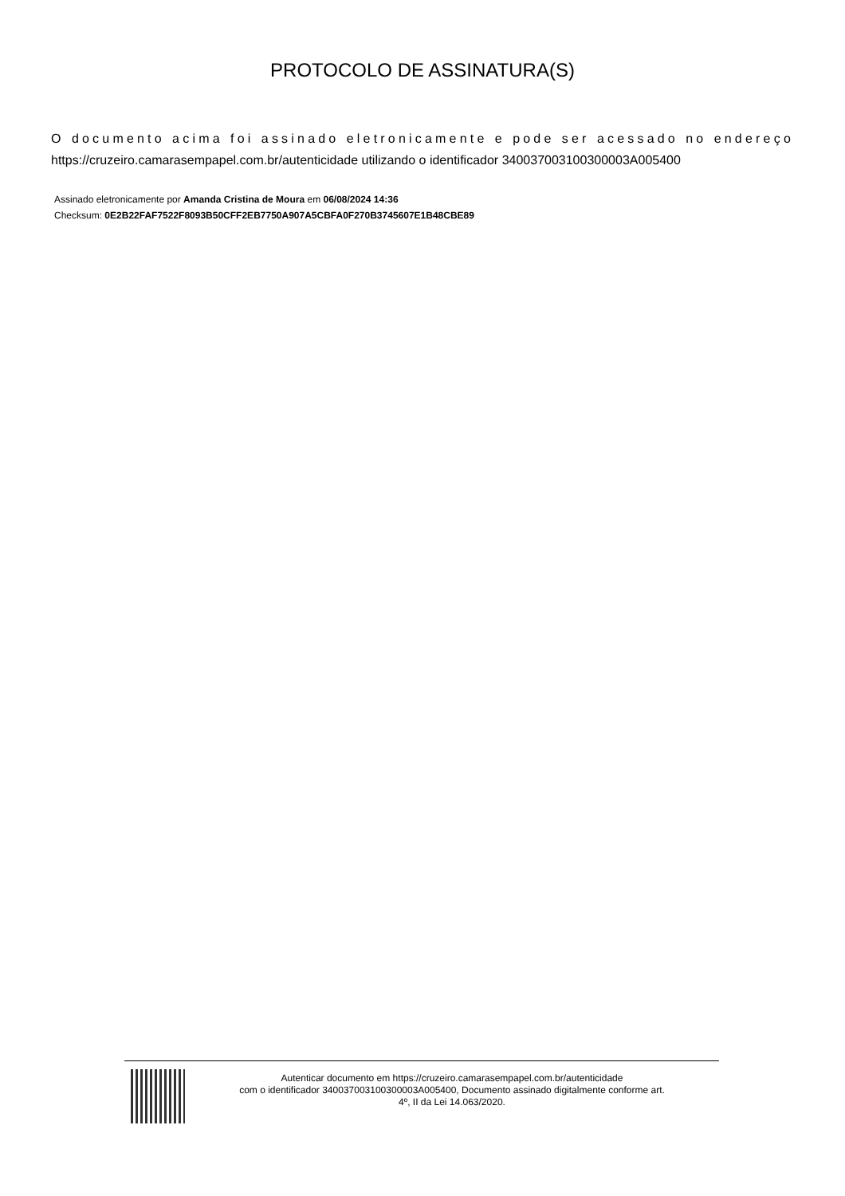PROTOCOLO DE ASSINATURA(S)
O documento acima foi assinado eletronicamente e pode ser acessado no endereço https://cruzeiro.camarasempapel.com.br/autenticidade utilizando o identificador 340037003100300003A005400
Assinado eletronicamente por Amanda Cristina de Moura em 06/08/2024 14:36
Checksum: 0E2B22FAF7522F8093B50CFF2EB7750A907A5CBFA0F270B3745607E1B48CBE89
Autenticar documento em https://cruzeiro.camarasempapel.com.br/autenticidade
com o identificador 340037003100300003A005400, Documento assinado digitalmente conforme art.
4º, II da Lei 14.063/2020.